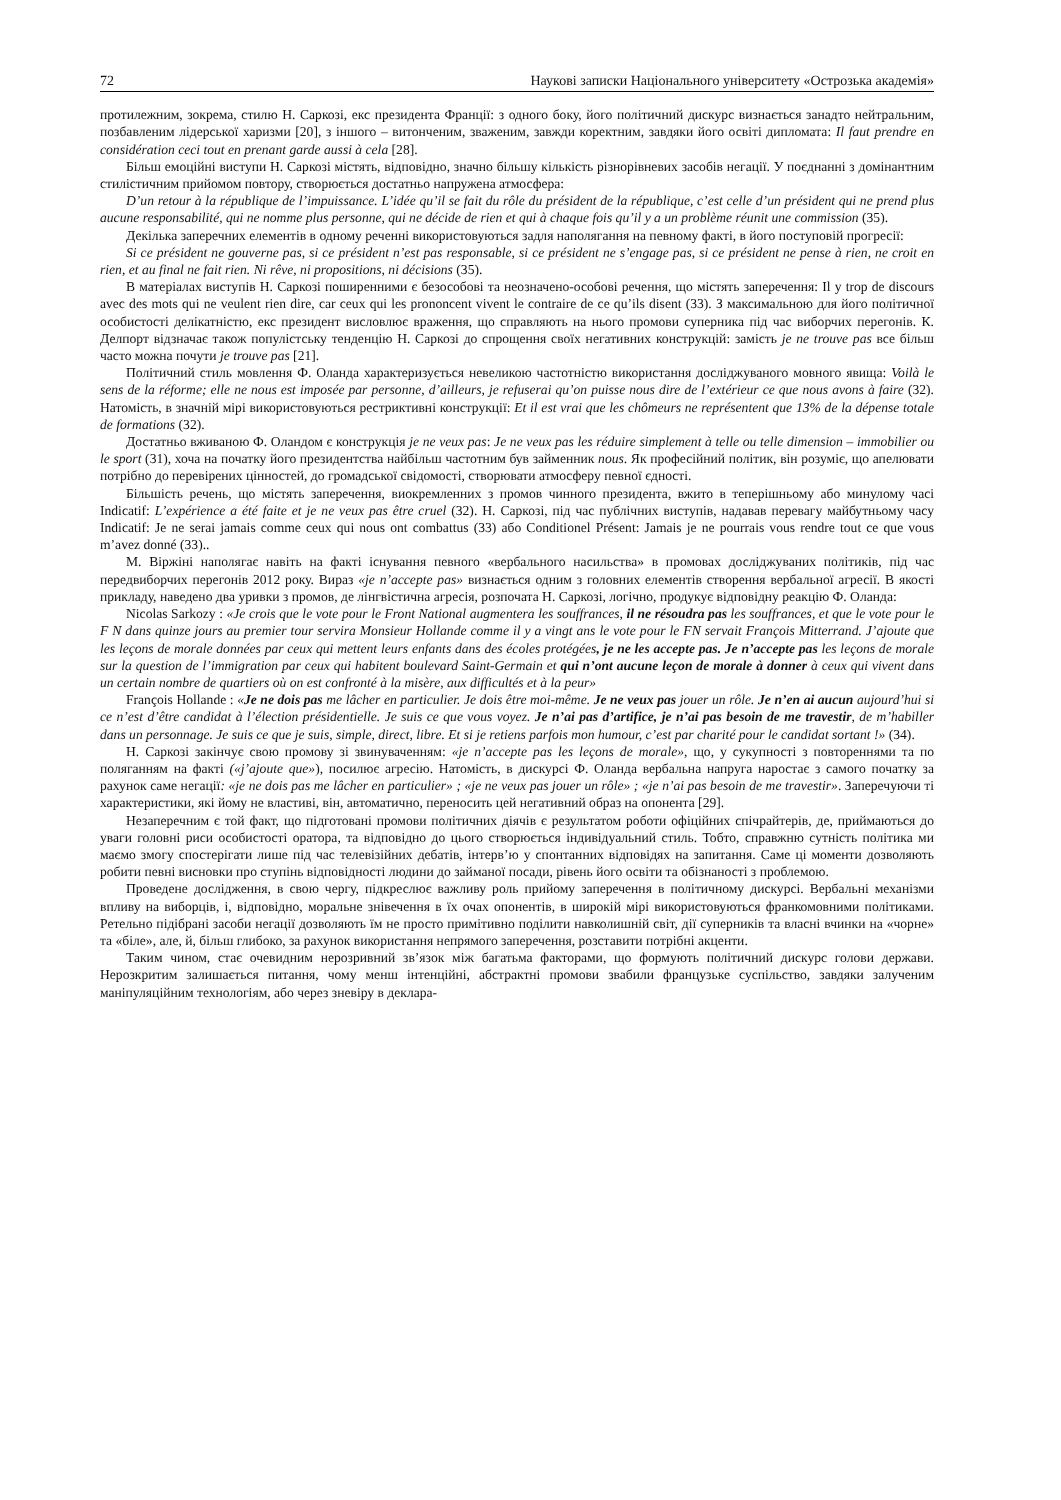72 Наукові записки Національного університету «Острозька академія»
протилежним, зокрема, стилю Н. Саркозі, екс президента Франції: з одного боку, його політичний дискурс визнається занадто нейтральним, позбавленим лідерської харизми [20], з іншого – витонченим, зваженим, завжди коректним, завдяки його освіті дипломата: Il faut prendre en considération ceci tout en prenant garde aussi à cela [28].
Більш емоційні виступи Н. Саркозі містять, відповідно, значно більшу кількість різнорівневих засобів негації. У поєднанні з домінантним стилістичним прийомом повтору, створюється достатньо напружена атмосфера:
D’un retour à la république de l’impuissance. L’idée qu’il se fait du rôle du président de la république, c’est celle d’un président qui ne prend plus aucune responsabilité, qui ne nomme plus personne, qui ne décide de rien et qui à chaque fois qu’il y a un problème réunit une commission (35).
Декілька заперечних елементів в одному реченні використовуються задля наполягання на певному факті, в його поступовій прогресії:
Si ce président ne gouverne pas, si ce président n’est pas responsable, si ce président ne s’engage pas, si ce président ne pense à rien, ne croit en rien, et au final ne fait rien. Ni rêve, ni propositions, ni décisions (35).
В матеріалах виступів Н. Саркозі поширенними є безособові та неозначено-особові речення, що містять заперечення: Il y trop de discours avec des mots qui ne veulent rien dire, car ceux qui les prononcent vivent le contraire de ce qu’ils disent (33). З максимальною для його політичної особистості делікатністю, екс президент висловлює враження, що справляють на нього промови суперника під час виборчих перегонів. К. Делпорт відзначає також популістську тенденцію Н. Саркозі до спрощення своїх негативних конструкцій: замість je ne trouve pas все більш часто можна почути je trouve pas [21].
Політичний стиль мовлення Ф. Оланда характеризується невеликою частотністю використання досліджуваного мовного явища: Voilà le sens de la réforme; elle ne nous est imposée par personne, d’ailleurs, je refuserai qu’on puisse nous dire de l’extérieur ce que nous avons à faire (32). Натомість, в значній мірі використовуються рестриктивні конструкції: Et il est vrai que les chômeurs ne représentent que 13% de la dépense totale de formations (32).
Достатньо вживаною Ф. Оландом є конструкція je ne veux pas: Je ne veux pas les réduire simplement à telle ou telle dimension – immobilier ou le sport (31), хоча на початку його президентства найбільш частотним був займенник nous. Як професійний політик, він розуміє, що апелювати потрібно до перевірених цінностей, до громадської свідомості, створювати атмосферу певної єдності.
Більшість речень, що містять заперечення, виокремленних з промов чинного президента, вжито в теперішньому або минулому часі Indicatif: L’expérience a été faite et je ne veux pas être cruel (32). Н. Саркозі, під час публічних виступів, надавав перевагу майбутньому часу Indicatif: Je ne serai jamais comme ceux qui nous ont combattus (33) або Conditionel Présent: Jamais je ne pourrais vous rendre tout ce que vous m’avez donné (33)..
М. Віржіні наполягає навіть на факті існування певного «вербального насильства» в промовах досліджуваних політиків, під час передвиборчих перегонів 2012 року. Вираз «je n’accepte pas» визнається одним з головних елементів створення вербальної агресії. В якості прикладу, наведено два уривки з промов, де лінгвістична агресія, розпочата Н. Саркозі, логічно, продукує відповідну реакцію Ф. Оланда:
Nicolas Sarkozy : «Je crois que le vote pour le Front National augmentera les souffrances, il ne résoudra pas les souffrances, et que le vote pour le F N dans quinze jours au premier tour servira Monsieur Hollande comme il y a vingt ans le vote pour le FN servait François Mitterrand. J’ajoute que les leçons de morale données par ceux qui mettent leurs enfants dans des écoles protégées, je ne les accepte pas. Je n’accepte pas les leçons de morale sur la question de l’immigration par ceux qui habitent boulevard Saint-Germain et qui n’ont aucune leçon de morale à donner à ceux qui vivent dans un certain nombre de quartiers où on est confronté à la misère, aux difficultés et à la peur»
François Hollande : «Je ne dois pas me lâcher en particulier. Je dois être moi-même. Je ne veux pas jouer un rôle. Je n’en ai aucun aujourd’hui si ce n’est d’être candidat à l’élection présidentielle. Je suis ce que vous voyez. Je n’ai pas d’artifice, je n’ai pas besoin de me travestir, de m’habiller dans un personnage. Je suis ce que je suis, simple, direct, libre. Et si je retiens parfois mon humour, c’est par charité pour le candidat sortant !» (34).
Н. Саркозі закінчує свою промову зі звинуваченням: «je n’accepte pas les leçons de morale», що, у сукупності з повтореннями та по поляганням на факті («j’ajoute que»), посилює агресію. Натомість, в дискурсі Ф. Оланда вербальна напруга наростає з самого початку за рахунок саме негації: «je ne dois pas me lâcher en particulier» ; «je ne veux pas jouer un rôle» ; «je n’ai pas besoin de me travestir». Заперечуючи ті характеристики, які йому не властиві, він, автоматично, переносить цей негативний образ на опонента [29].
Незаперечним є той факт, що підготовані промови політичних діячів є результатом роботи офіційних спічрайтерів, де, приймаються до уваги головні риси особистості оратора, та відповідно до цього створюється індивідуальний стиль. Тобто, справжню сутність політика ми маємо змогу спостерігати лише під час телевізійних дебатів, інтерв’ю у спонтанних відповідях на запитання. Саме ці моменти дозволяють робити певні висновки про ступінь відповідності людини до займаної посади, рівень його освіти та обізнаності з проблемою.
Проведене дослідження, в свою чергу, підкреслює важливу роль прийому заперечення в політичному дискурсі. Вербальні механізми впливу на виборців, і, відповідно, моральне знівечення в їх очах опонентів, в широкій мірі використовуються франкомовними політиками. Ретельно підібрані засоби негації дозволяють їм не просто примітивно поділити навколишній світ, дії суперників та власні вчинки на «чорне» та «біле», але, й, більш глибоко, за рахунок використання непрямого заперечення, розставити потрібні акценти.
Таким чином, стає очевидним нерозривний зв’язок між багатьма факторами, що формують політичний дискурс голови держави. Нерозкритим залишається питання, чому менш інтенційні, абстрактні промови звабили французьке суспільство, завдяки залученим маніпуляційним технологіям, або через зневіру в деклара-